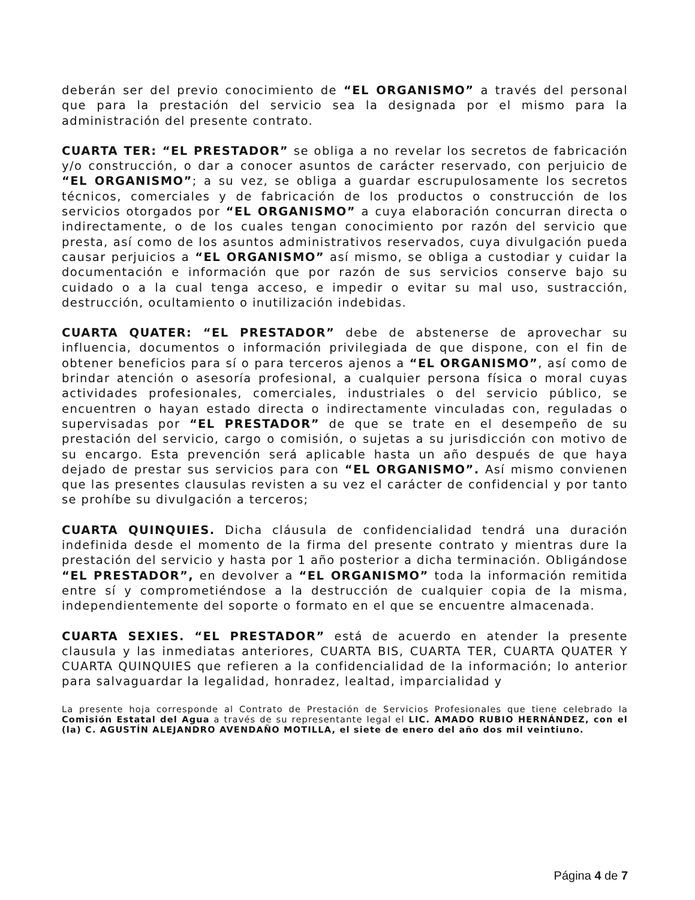deberán ser del previo conocimiento de “EL ORGANISMO” a través del personal que para la prestación del servicio sea la designada por el mismo para la administración del presente contrato.
CUARTA TER: “EL PRESTADOR” se obliga a no revelar los secretos de fabricación y/o construcción, o dar a conocer asuntos de carácter reservado, con perjuicio de “EL ORGANISMO”; a su vez, se obliga a guardar escrupulosamente los secretos técnicos, comerciales y de fabricación de los productos o construcción de los servicios otorgados por “EL ORGANISMO” a cuya elaboración concurran directa o indirectamente, o de los cuales tengan conocimiento por razón del servicio que presta, así como de los asuntos administrativos reservados, cuya divulgación pueda causar perjuicios a “EL ORGANISMO” así mismo, se obliga a custodiar y cuidar la documentación e información que por razón de sus servicios conserve bajo su cuidado o a la cual tenga acceso, e impedir o evitar su mal uso, sustracción, destrucción, ocultamiento o inutilización indebidas.
CUARTA QUATER: “EL PRESTADOR” debe de abstenerse de aprovechar su influencia, documentos o información privilegiada de que dispone, con el fin de obtener beneficios para sí o para terceros ajenos a “EL ORGANISMO”, así como de brindar atención o asesoría profesional, a cualquier persona física o moral cuyas actividades profesionales, comerciales, industriales o del servicio público, se encuentren o hayan estado directa o indirectamente vinculadas con, reguladas o supervisadas por “EL PRESTADOR” de que se trate en el desempeño de su prestación del servicio, cargo o comisión, o sujetas a su jurisdicción con motivo de su encargo. Esta prevención será aplicable hasta un año después de que haya dejado de prestar sus servicios para con “EL ORGANISMO”. Así mismo convienen que las presentes clausulas revisten a su vez el carácter de confidencial y por tanto se prohíbe su divulgación a terceros;
CUARTA QUINQUIES. Dicha cláusula de confidencialidad tendrá una duración indefinida desde el momento de la firma del presente contrato y mientras dure la prestación del servicio y hasta por 1 año posterior a dicha terminación. Obligándose “EL PRESTADOR”, en devolver a “EL ORGANISMO” toda la información remitida entre sí y comprometiéndose a la destrucción de cualquier copia de la misma, independientemente del soporte o formato en el que se encuentre almacenada.
CUARTA SEXIES. “EL PRESTADOR” está de acuerdo en atender la presente clausula y las inmediatas anteriores, CUARTA BIS, CUARTA TER, CUARTA QUATER Y CUARTA QUINQUIES que refieren a la confidencialidad de la información; lo anterior para salvaguardar la legalidad, honradez, lealtad, imparcialidad y
La presente hoja corresponde al Contrato de Prestación de Servicios Profesionales que tiene celebrado la Comisión Estatal del Agua a través de su representante legal el LIC. AMADO RUBIO HERNÁNDEZ, con el (la) C. AGUSTÍN ALEJANDRO AVENDAÑO MOTILLA, el siete de enero del año dos mil veintiuno.
Página 4 de 7